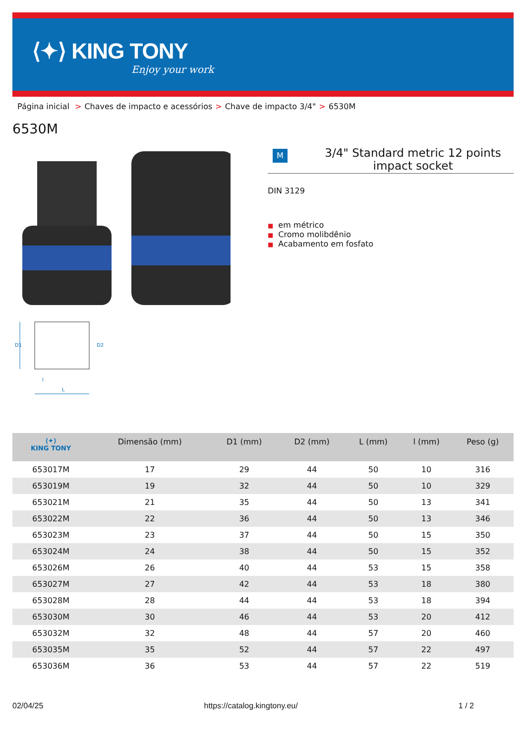⟨✦⟩ KING TONY
Enjoy your work
Página inicial > Chaves de impacto e acessórios > Chave de impacto 3/4" > 6530M
6530M
D1
D2
l
L
M
3/4" Standard metric 12 points impact socket
DIN 3129
■ em métrico
■ Cromo molibdênio
■ Acabamento em fosfato
| ⟨✦⟩ KING TONY | Dimensão (mm) | D1 (mm) | D2 (mm) | L (mm) | l (mm) | Peso (g) |
| --- | --- | --- | --- | --- | --- | --- |
| 653017M | 17 | 29 | 44 | 50 | 10 | 316 |
| 653019M | 19 | 32 | 44 | 50 | 10 | 329 |
| 653021M | 21 | 35 | 44 | 50 | 13 | 341 |
| 653022M | 22 | 36 | 44 | 50 | 13 | 346 |
| 653023M | 23 | 37 | 44 | 50 | 15 | 350 |
| 653024M | 24 | 38 | 44 | 50 | 15 | 352 |
| 653026M | 26 | 40 | 44 | 53 | 15 | 358 |
| 653027M | 27 | 42 | 44 | 53 | 18 | 380 |
| 653028M | 28 | 44 | 44 | 53 | 18 | 394 |
| 653030M | 30 | 46 | 44 | 53 | 20 | 412 |
| 653032M | 32 | 48 | 44 | 57 | 20 | 460 |
| 653035M | 35 | 52 | 44 | 57 | 22 | 497 |
| 653036M | 36 | 53 | 44 | 57 | 22 | 519 |
02/04/25 https://catalog.kingtony.eu/ 1 / 2